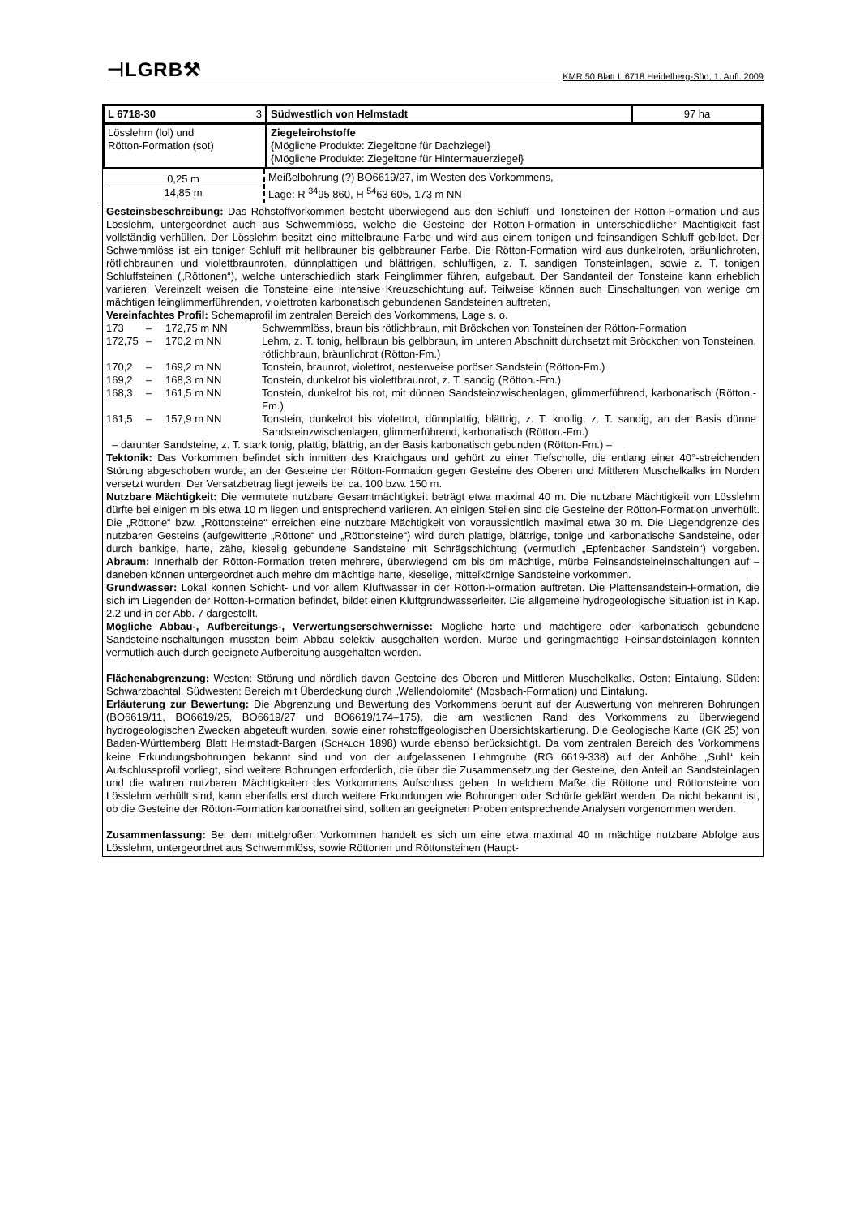⊣LGRB⚒ KMR 50 Blatt L 6718 Heidelberg-Süd, 1. Aufl. 2009
| L 6718-30 3 | Südwestlich von Helmstadt | 97 ha |
| Lösslehm (lol) und Rötton-Formation (sot) | Ziegeleirohstoffe {Mögliche Produkte: Ziegeltone für Dachziegel} {Mögliche Produkte: Ziegeltone für Hintermauerziegel} | |
| 0,25 m 14,85 m | Meißelbohrung (?) BO6619/27, im Westen des Vorkommens, Lage: R <sup>34</sup>95 860, H <sup>54</sup>63 605, 173 m NN |
Gesteinsbeschreibung: Das Rohstoffvorkommen besteht überwiegend aus den Schluff- und Tonsteinen der Rötton-Formation und aus Lösslehm, untergeordnet auch aus Schwemmlöss, welche die Gesteine der Rötton-Formation in unterschiedlicher Mächtigkeit fast vollständig verhüllen. Der Lösslehm besitzt eine mittelbraune Farbe und wird aus einem tonigen und feinsandigen Schluff gebildet. Der Schwemmlöss ist ein toniger Schluff mit hellbrauner bis gelbbrauner Farbe. Die Rötton-Formation wird aus dunkelroten, bräunlichroten, rötlichbraunen und violettbraunroten, dünnplattigen und blättrigen, schluffigen, z. T. sandigen Tonsteinlagen, sowie z. T. tonigen Schluffsteinen („Röttonen“), welche unterschiedlich stark Feinglimmer führen, aufgebaut. Der Sandanteil der Tonsteine kann erheblich variieren. Vereinzelt weisen die Tonsteine eine intensive Kreuzschichtung auf. Teilweise können auch Einschaltungen von wenige cm mächtigen feinglimmerführenden, violettroten karbonatisch gebundenen Sandsteinen auftreten,
Vereinfachtes Profil: Schemaprofil im zentralen Bereich des Vorkommens, Lage s. o.
| 173 | – | 172,75 m NN | Schwemmlöss, braun bis rötlichbraun, mit Bröckchen von Tonsteinen der Rötton-Formation |
| 172,75 | – | 170,2 m NN | Lehm, z. T. tonig, hellbraun bis gelbbraun, im unteren Abschnitt durchsetzt mit Bröckchen von Tonsteinen, rötlichbraun, bräunlichrot (Rötton-Fm.) |
| 170,2 | – | 169,2 m NN | Tonstein, braunrot, violettrot, nesterweise poröser Sandstein (Rötton-Fm.) |
| 169,2 | – | 168,3 m NN | Tonstein, dunkelrot bis violettbraunrot, z. T. sandig (Rötton.-Fm.) |
| 168,3 | – | 161,5 m NN | Tonstein, dunkelrot bis rot, mit dünnen Sandsteinzwischenlagen, glimmerführend, karbonatisch (Rötton.-Fm.) |
| 161,5 | – | 157,9 m NN | Tonstein, dunkelrot bis violettrot, dünnplattig, blättrig, z. T. knollig, z. T. sandig, an der Basis dünne Sandsteinzwischenlagen, glimmerführend, karbonatisch (Rötton.-Fm.) |
– darunter Sandsteine, z. T. stark tonig, plattig, blättrig, an der Basis karbonatisch gebunden (Rötton-Fm.) –
Tektonik: Das Vorkommen befindet sich inmitten des Kraichgaus und gehört zu einer Tiefscholle, die entlang einer 40°-streichenden Störung abgeschoben wurde, an der Gesteine der Rötton-Formation gegen Gesteine des Oberen und Mittleren Muschelkalks im Norden versetzt wurden. Der Versatzbetrag liegt jeweils bei ca. 100 bzw. 150 m.
Nutzbare Mächtigkeit: Die vermutete nutzbare Gesamtmächtigkeit beträgt etwa maximal 40 m. Die nutzbare Mächtigkeit von Lösslehm dürfte bei einigen m bis etwa 10 m liegen und entsprechend variieren. An einigen Stellen sind die Gesteine der Rötton-Formation unverhüllt. Die „Röttone“ bzw. „Röttonsteine“ erreichen eine nutzbare Mächtigkeit von voraussichtlich maximal etwa 30 m. Die Liegendgrenze des nutzbaren Gesteins (aufgewitterte „Röttone“ und „Röttonsteine“) wird durch plattige, blättrige, tonige und karbonatische Sandsteine, oder durch bankige, harte, zähe, kieselig gebundene Sandsteine mit Schrägschichtung (vermutlich „Epfenbacher Sandstein“) vorgeben. Abraum: Innerhalb der Rötton-Formation treten mehrere, überwiegend cm bis dm mächtige, mürbe Feinsandsteineinschaltungen auf – daneben können untergeordnet auch mehre dm mächtige harte, kieselige, mittelkörnige Sandsteine vorkommen.
Grundwasser: Lokal können Schicht- und vor allem Kluftwasser in der Rötton-Formation auftreten. Die Plattensandstein-Formation, die sich im Liegenden der Rötton-Formation befindet, bildet einen Kluftgrundwasserleiter. Die allgemeine hydrogeologische Situation ist in Kap. 2.2 und in der Abb. 7 dargestellt.
Mögliche Abbau-, Aufbereitungs-, Verwertungserschwernisse: Mögliche harte und mächtigere oder karbonatisch gebundene Sandsteineinschaltungen müssten beim Abbau selektiv ausgehalten werden. Mürbe und geringmächtige Feinsandsteinlagen könnten vermutlich auch durch geeignete Aufbereitung ausgehalten werden.
Flächenabgrenzung: Westen: Störung und nördlich davon Gesteine des Oberen und Mittleren Muschelkalks. Osten: Eintalung. Süden: Schwarzbachtal. Südwesten: Bereich mit Überdeckung durch „Wellendolomite“ (Mosbach-Formation) und Eintalung.
Erläuterung zur Bewertung: Die Abgrenzung und Bewertung des Vorkommens beruht auf der Auswertung von mehreren Bohrungen (BO6619/11, BO6619/25, BO6619/27 und BO6619/174–175), die am westlichen Rand des Vorkommens zu überwiegend hydrogeologischen Zwecken abgeteuft wurden, sowie einer rohstoffgeologischen Übersichtskartierung. Die Geologische Karte (GK 25) von Baden-Württemberg Blatt Helmstadt-Bargen (SCHALCH 1898) wurde ebenso berücksichtigt. Da vom zentralen Bereich des Vorkommens keine Erkundungsbohrungen bekannt sind und von der aufgelassenen Lehmgrube (RG 6619-338) auf der Anhöhe „Suhl“ kein Aufschlussprofil vorliegt, sind weitere Bohrungen erforderlich, die über die Zusammensetzung der Gesteine, den Anteil an Sandsteinlagen und die wahren nutzbaren Mächtigkeiten des Vorkommens Aufschluss geben. In welchem Maße die Röttone und Röttonsteine von Lösslehm verhüllt sind, kann ebenfalls erst durch weitere Erkundungen wie Bohrungen oder Schürfe geklärt werden. Da nicht bekannt ist, ob die Gesteine der Rötton-Formation karbonatfrei sind, sollten an geeigneten Proben entsprechende Analysen vorgenommen werden.
Zusammenfassung: Bei dem mittelgroßen Vorkommen handelt es sich um eine etwa maximal 40 m mächtige nutzbare Abfolge aus Lösslehm, untergeordnet aus Schwemmlöss, sowie Röttonen und Röttonsteinen (Haupt-